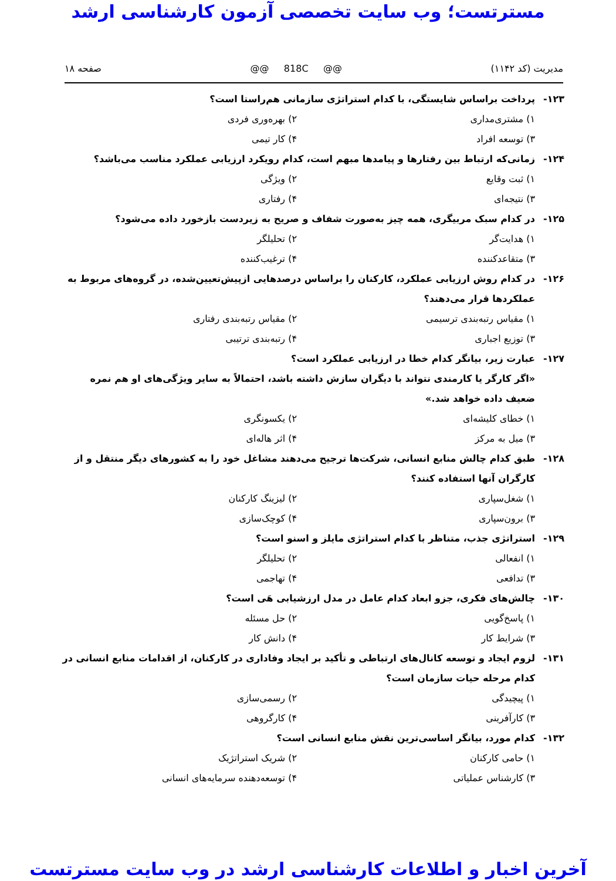مسترتست؛ وب سایت تخصصی آزمون کارشناسی ارشد
مدیریت (کد ۱۱۴۲) @@ 818C @@ صفحه ۱۸
۱۲۳- پرداخت براساس شایستگی، با کدام استراتژی سازمانی هم‌راستا است؟
۱) مشتری‌مداری
۲) بهره‌وری فردی
۳) توسعه افراد
۴) کار تیمی
۱۲۴- زمانی‌که ارتباط بین رفتارها و پیامدها مبهم است، کدام رویکرد ارزیابی عملکرد مناسب می‌باشد؟
۱) ثبت وقایع
۲) ویژگی
۳) نتیجه‌ای
۴) رفتاری
۱۲۵- در کدام سبک مربیگری، همه چیز به‌صورت شفاف و صریح به زیردست بازخورد داده می‌شود؟
۱) هدایت‌گر
۲) تحلیلگر
۳) متقاعدکننده
۴) ترغیب‌کننده
۱۲۶- در کدام روش ارزیابی عملکرد، کارکنان را براساس درصدهایی ازپیش‌تعیین‌شده، در گروه‌های مربوط به عملکردها قرار می‌دهند؟
۱) مقیاس رتبه‌بندی ترسیمی
۲) مقیاس رتبه‌بندی رفتاری
۳) توزیع اجباری
۴) رتبه‌بندی ترتیبی
۱۲۷- عبارت زیر، بیانگر کدام خطا در ارزیابی عملکرد است؟
«اگر کارگر یا کارمندی نتواند با دیگران سازش داشته باشد، احتمالاً به سایر ویژگی‌های او هم نمره ضعیف داده خواهد شد.»
۱) خطای کلیشه‌ای
۲) یکسونگری
۳) میل به مرکز
۴) اثر هاله‌ای
۱۲۸- طبق کدام چالش منابع انسانی، شرکت‌ها ترجیح می‌دهند مشاغل خود را به کشورهای دیگر منتقل و از کارگران آنها استفاده کنند؟
۱) شغل‌سپاری
۲) لیزینگ کارکنان
۳) برون‌سپاری
۴) کوچک‌سازی
۱۲۹- استراتژی جذب، متناظر با کدام استراتژی مایلز و اسنو است؟
۱) انفعالی
۲) تحلیلگر
۳) تدافعی
۴) تهاجمی
۱۳۰- چالش‌های فکری، جزو ابعاد کدام عامل در مدل ارزشیابی هَی است؟
۱) پاسخ‌گویی
۲) حل مسئله
۳) شرایط کار
۴) دانش کار
۱۳۱- لزوم ایجاد و توسعه کانال‌های ارتباطی و تأکید بر ایجاد وفاداری در کارکنان، از اقدامات منابع انسانی در کدام مرحله حیات سازمان است؟
۱) پیچیدگی
۲) رسمی‌سازی
۳) کارآفرینی
۴) کارگروهی
۱۳۲- کدام مورد، بیانگر اساسی‌ترین نقش منابع انسانی است؟
۱) حامی کارکنان
۲) شریک استراتژیک
۳) کارشناس عملیاتی
۴) توسعه‌دهنده سرمایه‌های انسانی
آخرین اخبار و اطلاعات کارشناسی ارشد در وب سایت مسترتست